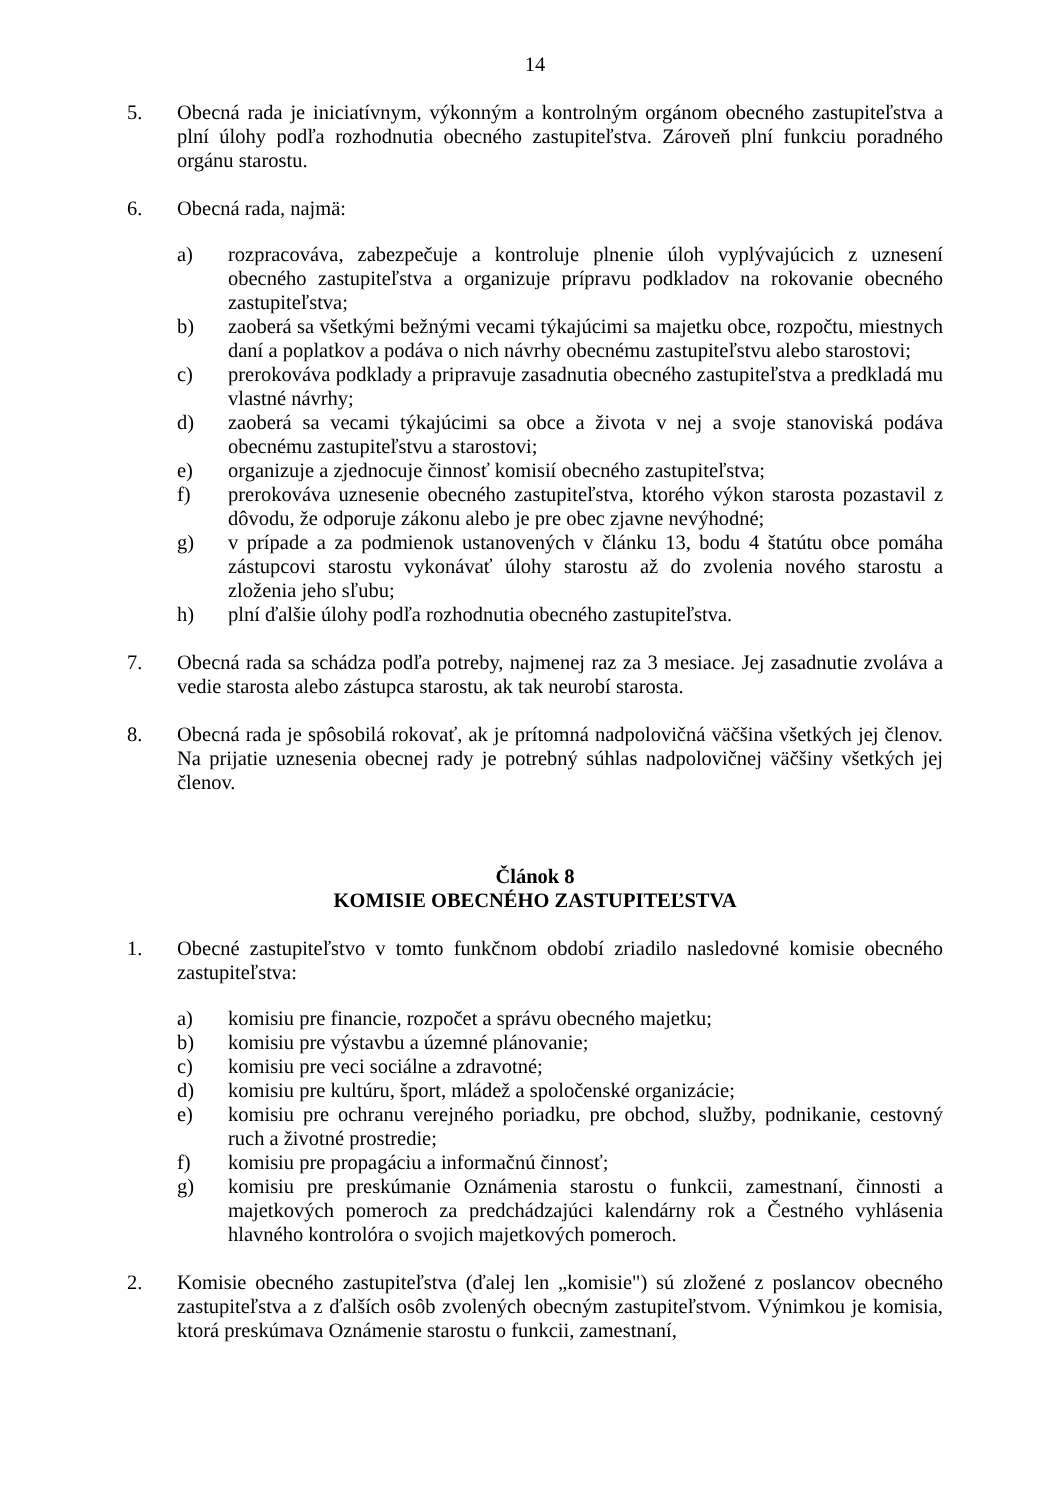14
5. Obecná rada je iniciatívnym, výkonným a kontrolným orgánom obecného zastupiteľstva a plní úlohy podľa rozhodnutia obecného zastupiteľstva. Zároveň plní funkciu poradného orgánu starostu.
6. Obecná rada, najmä:
a) rozpracováva, zabezpečuje a kontroluje plnenie úloh vyplývajúcich z uznesení obecného zastupiteľstva a organizuje prípravu podkladov na rokovanie obecného zastupiteľstva;
b) zaoberá sa všetkými bežnými vecami týkajúcimi sa majetku obce, rozpočtu, miestnych daní a poplatkov a podáva o nich návrhy obecnému zastupiteľstvu alebo starostovi;
c) prerokováva podklady a pripravuje zasadnutia obecného zastupiteľstva a predkladá mu vlastné návrhy;
d) zaoberá sa vecami týkajúcimi sa obce a života v nej a svoje stanoviská podáva obecnému zastupiteľstvu a starostovi;
e) organizuje a zjednocuje činnosť komisií obecného zastupiteľstva;
f) prerokováva uznesenie obecného zastupiteľstva, ktorého výkon starosta pozastavil z dôvodu, že odporuje zákonu alebo je pre obec zjavne nevýhodné;
g) v prípade a za podmienok ustanovených v článku 13, bodu 4 štatútu obce pomáha zástupcovi starostu vykonávať úlohy starostu až do zvolenia nového starostu a zloženia jeho sľubu;
h) plní ďalšie úlohy podľa rozhodnutia obecného zastupiteľstva.
7. Obecná rada sa schádza podľa potreby, najmenej raz za 3 mesiace. Jej zasadnutie zvoláva a vedie starosta alebo zástupca starostu, ak tak neurobí starosta.
8. Obecná rada je spôsobilá rokovať, ak je prítomná nadpolovičná väčšina všetkých jej členov. Na prijatie uznesenia obecnej rady je potrebný súhlas nadpolovičnej väčšiny všetkých jej členov.
Článok 8
KOMISIE OBECNÉHO ZASTUPITEĽSTVA
1. Obecné zastupiteľstvo v tomto funkčnom období zriadilo nasledovné komisie obecného zastupiteľstva:
a) komisiu pre financie, rozpočet a správu obecného majetku;
b) komisiu pre výstavbu a územné plánovanie;
c) komisiu pre veci sociálne a zdravotné;
d) komisiu pre kultúru, šport, mládež a spoločenské organizácie;
e) komisiu pre ochranu verejného poriadku, pre obchod, služby, podnikanie, cestovný ruch a životné prostredie;
f) komisiu pre propagáciu a informačnú činnosť;
g) komisiu pre preskúmanie Oznámenia starostu o funkcii, zamestnaní, činnosti a majetkových pomeroch za predchádzajúci kalendárny rok a Čestného vyhlásenia hlavného kontrolóra o svojich majetkových pomeroch.
2. Komisie obecného zastupiteľstva (ďalej len „komisie") sú zložené z poslancov obecného zastupiteľstva a z ďalších osôb zvolených obecným zastupiteľstvom. Výnimkou je komisia, ktorá preskúmava Oznámenie starostu o funkcii, zamestnaní,